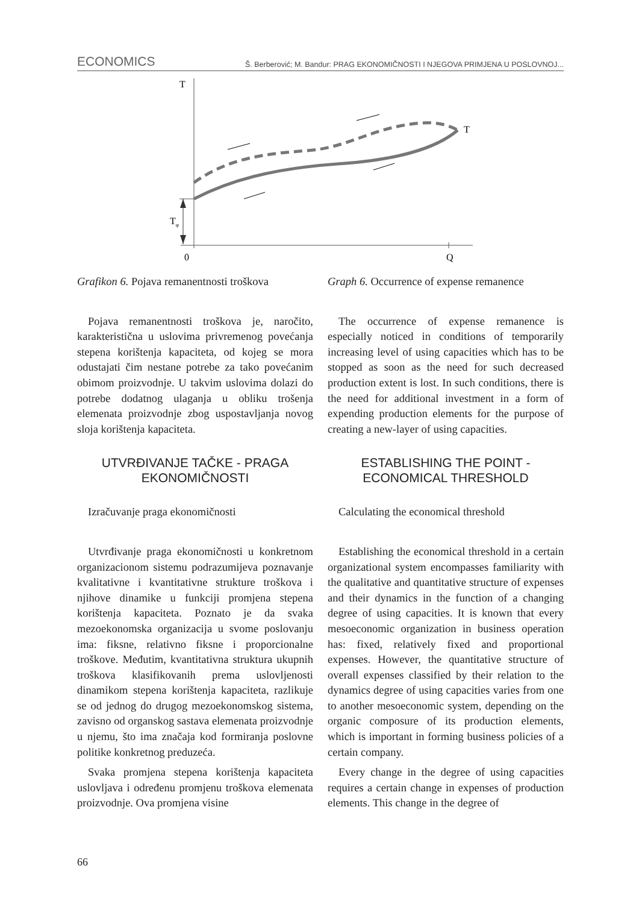ECONOMICS Š. Berberović; M. Bandur: PRAG EKONOMIČNOSTI I NJEGOVA PRIMJENA U POSLOVNOJ...
T
T
Tφ
0
Q
Grafikon 6. Pojava remanentnosti troškova
Pojava remanentnosti troškova je, naročito, karakteristična u uslovima privremenog povećanja stepena korištenja kapaciteta, od kojeg se mora odustajati čim nestane potrebe za tako povećanim obimom proizvodnje. U takvim uslovima dolazi do potrebe dodatnog ulaganja u obliku trošenja elemenata proizvodnje zbog uspostavljanja novog sloja korištenja kapaciteta.
UTVRĐIVANJE TAČKE - PRAGA EKONOMIČNOSTI
Izračuvanje praga ekonomičnosti
Utvrđivanje praga ekonomičnosti u konkretnom organizacionom sistemu podrazumijeva poznavanje kvalitativne i kvantitativne strukture troškova i njihove dinamike u funkciji promjena stepena korištenja kapaciteta. Poznato je da svaka mezoekonomska organizacija u svome poslovanju ima: fiksne, relativno fiksne i proporcionalne troškove. Međutim, kvantitativna struktura ukupnih troškova klasifikovanih prema uslovljenosti dinamikom stepena korištenja kapaciteta, razlikuje se od jednog do drugog mezoekonomskog sistema, zavisno od organskog sastava elemenata proizvodnje u njemu, što ima značaja kod formiranja poslovne politike konkretnog preduzeća.
Svaka promjena stepena korištenja kapaciteta uslovljava i određenu promjenu troškova elemenata proizvodnje. Ova promjena visine
Graph 6. Occurrence of expense remanence
The occurrence of expense remanence is especially noticed in conditions of temporarily increasing level of using capacities which has to be stopped as soon as the need for such decreased production extent is lost. In such conditions, there is the need for additional investment in a form of expending production elements for the purpose of creating a new-layer of using capacities.
ESTABLISHING THE POINT - ECONOMICAL THRESHOLD
Calculating the economical threshold
Establishing the economical threshold in a certain organizational system encompasses familiarity with the qualitative and quantitative structure of expenses and their dynamics in the function of a changing degree of using capacities. It is known that every mesoeconomic organization in business operation has: fixed, relatively fixed and proportional expenses. However, the quantitative structure of overall expenses classified by their relation to the dynamics degree of using capacities varies from one to another mesoeconomic system, depending on the organic composure of its production elements, which is important in forming business policies of a certain company.
Every change in the degree of using capacities requires a certain change in expenses of production elements. This change in the degree of
66